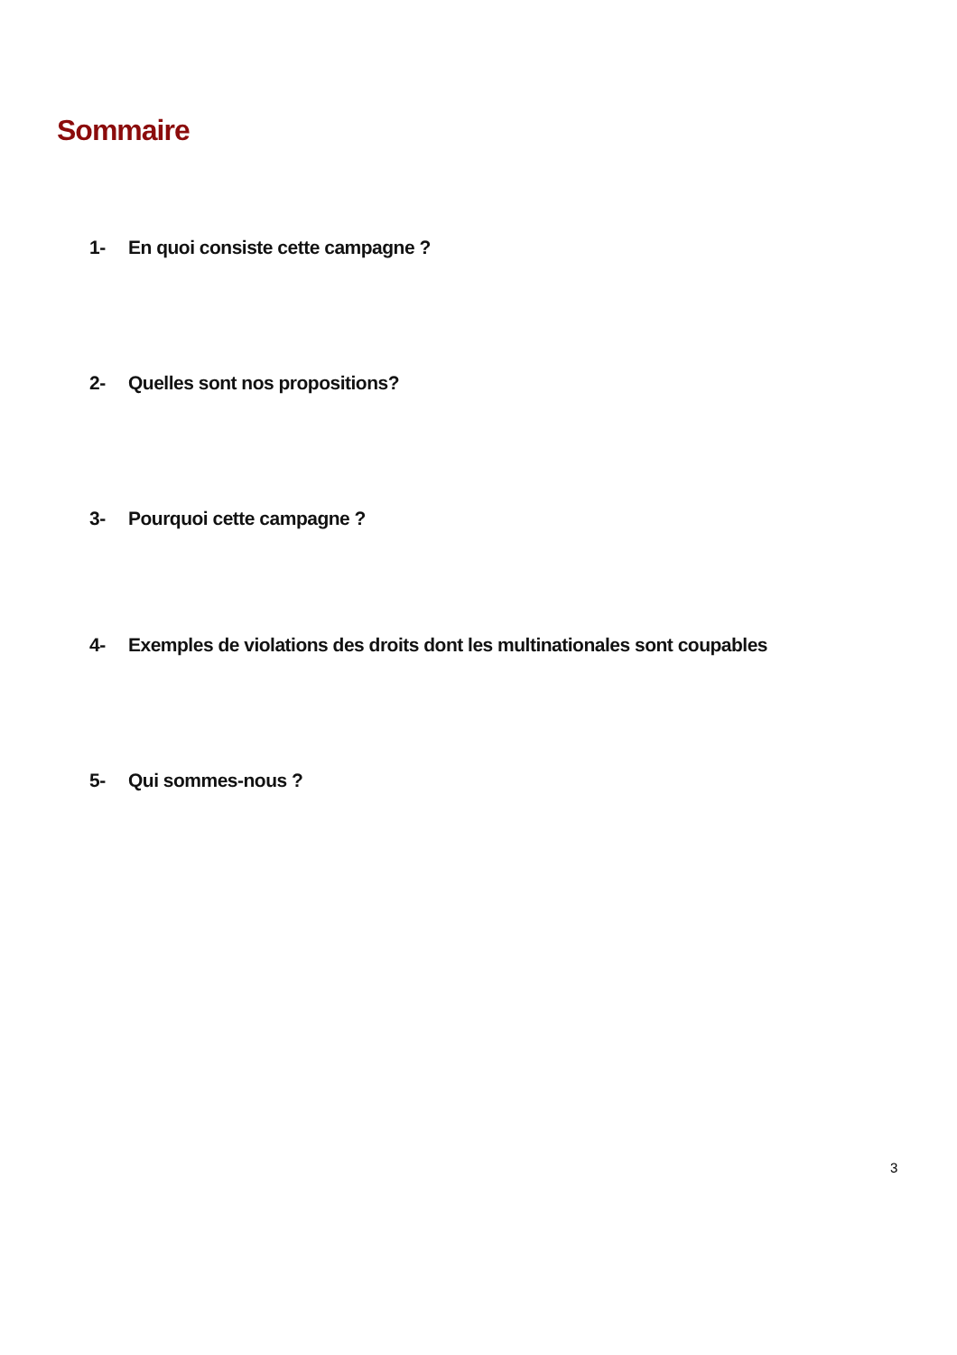Sommaire
1- En quoi consiste cette campagne ?
2- Quelles sont nos propositions?
3- Pourquoi cette campagne ?
4- Exemples de violations des droits dont les multinationales sont coupables
5- Qui sommes-nous ?
3